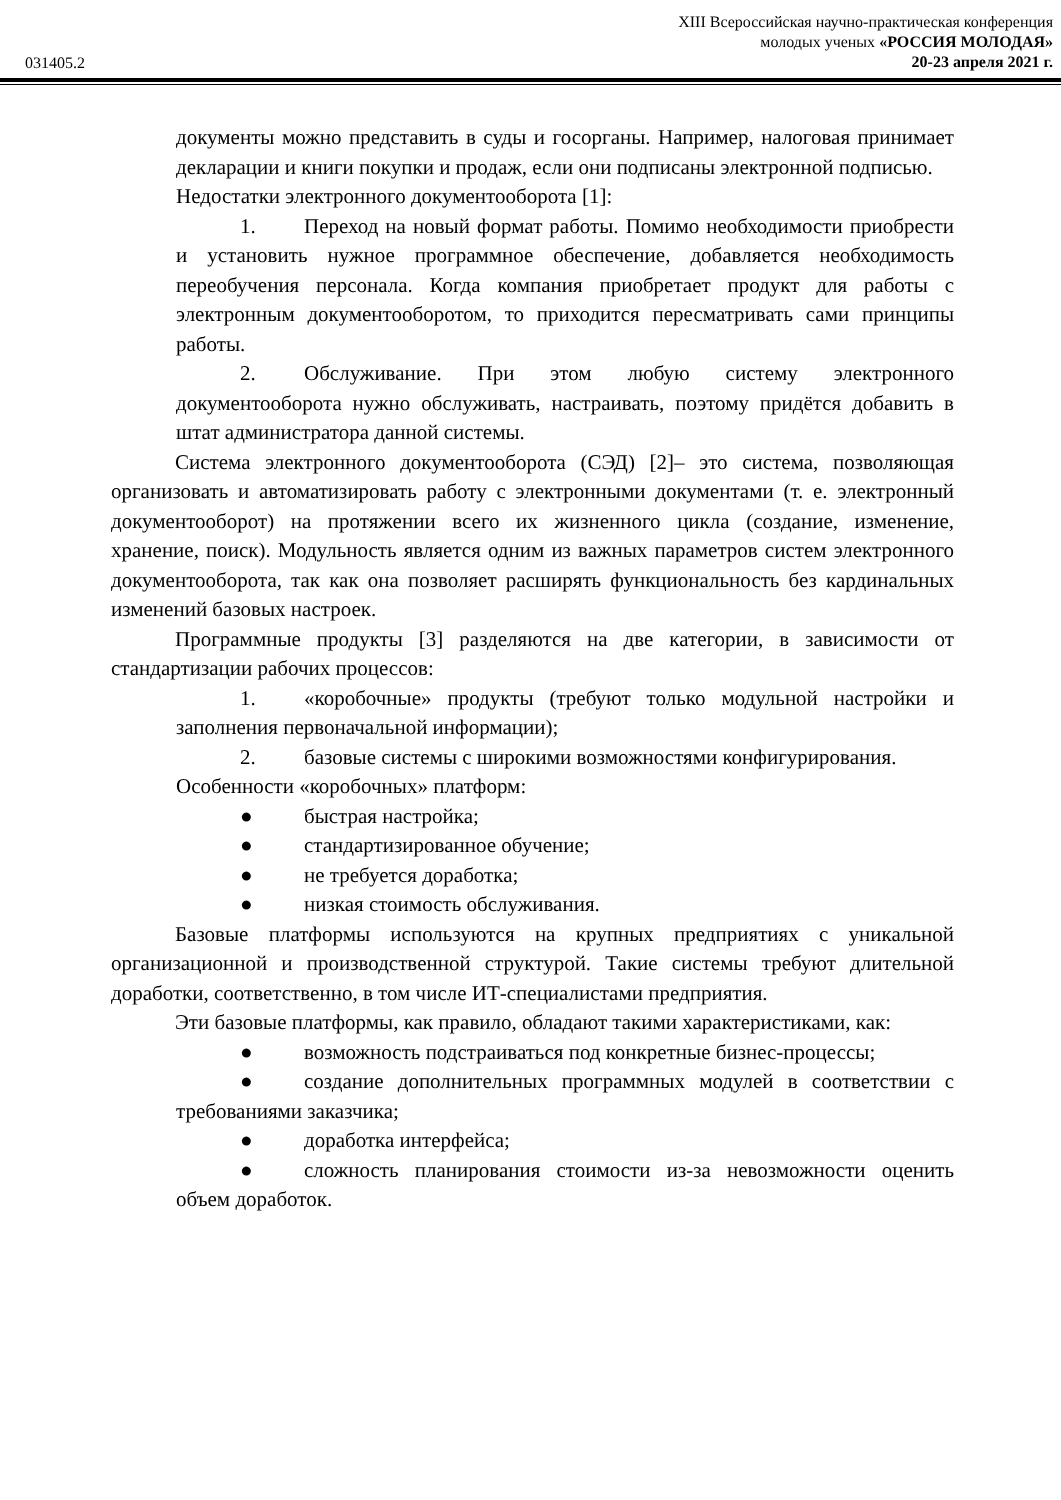031405.2
XIII Всероссийская научно-практическая конференция
молодых ученых «РОССИЯ МОЛОДАЯ»
20-23 апреля 2021 г.
документы можно представить в суды и госорганы. Например, налоговая принимает декларации и книги покупки и продаж, если они подписаны электронной подписью.
Недостатки электронного документооборота [1]:
1. Переход на новый формат работы. Помимо необходимости приобрести и установить нужное программное обеспечение, добавляется необходимость переобучения персонала. Когда компания приобретает продукт для работы с электронным документооборотом, то приходится пересматривать сами принципы работы.
2. Обслуживание. При этом любую систему электронного документооборота нужно обслуживать, настраивать, поэтому придётся добавить в штат администратора данной системы.
Система электронного документооборота (СЭД) [2]– это система, позволяющая организовать и автоматизировать работу с электронными документами (т. е. электронный документооборот) на протяжении всего их жизненного цикла (создание, изменение, хранение, поиск). Модульность является одним из важных параметров систем электронного документооборота, так как она позволяет расширять функциональность без кардинальных изменений базовых настроек.
Программные продукты [3] разделяются на две категории, в зависимости от стандартизации рабочих процессов:
1. «коробочные» продукты (требуют только модульной настройки и заполнения первоначальной информации);
2. базовые системы с широкими возможностями конфигурирования.
Особенности «коробочных» платформ:
● быстрая настройка;
● стандартизированное обучение;
● не требуется доработка;
● низкая стоимость обслуживания.
Базовые платформы используются на крупных предприятиях с уникальной организационной и производственной структурой. Такие системы требуют длительной доработки, соответственно, в том числе ИТ-специалистами предприятия.
Эти базовые платформы, как правило, обладают такими характеристиками, как:
● возможность подстраиваться под конкретные бизнес-процессы;
● создание дополнительных программных модулей в соответствии с требованиями заказчика;
● доработка интерфейса;
● сложность планирования стоимости из-за невозможности оценить объем доработок.